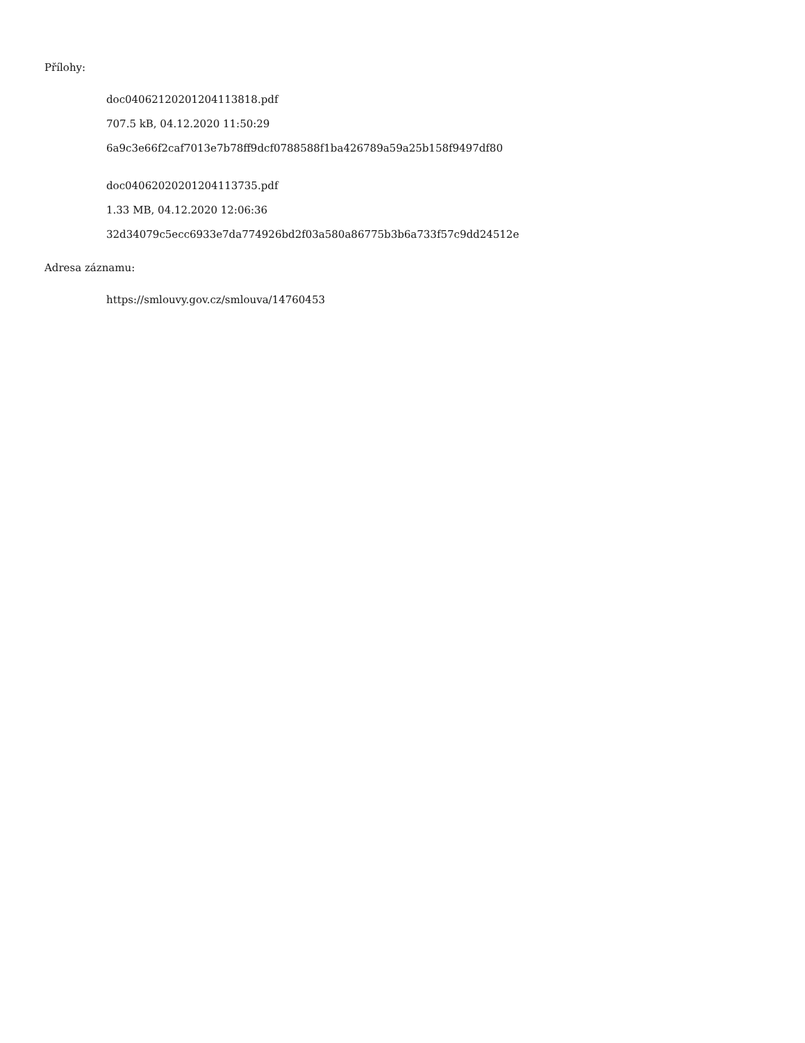Přílohy:
doc04062120201204113818.pdf
707.5 kB, 04.12.2020 11:50:29
6a9c3e66f2caf7013e7b78ff9dcf0788588f1ba426789a59a25b158f9497df80
doc04062020201204113735.pdf
1.33 MB, 04.12.2020 12:06:36
32d34079c5ecc6933e7da774926bd2f03a580a86775b3b6a733f57c9dd24512e
Adresa záznamu:
https://smlouvy.gov.cz/smlouva/14760453